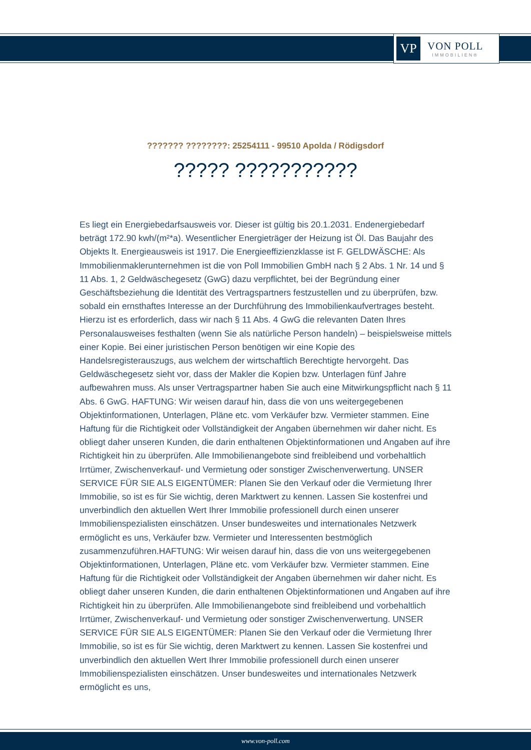VP
VON POLL
IMMOBILIEN®
??????? ????????: 25254111 - 99510 Apolda / Rödigsdorf
????? ???????????
Es liegt ein Energiebedarfsausweis vor. Dieser ist gültig bis 20.1.2031. Endenergiebedarf beträgt 172.90 kwh/(m²*a). Wesentlicher Energieträger der Heizung ist Öl. Das Baujahr des Objekts lt. Energieausweis ist 1917. Die Energieeffizienzklasse ist F. GELDWÄSCHE: Als Immobilienmaklerunternehmen ist die von Poll Immobilien GmbH nach § 2 Abs. 1 Nr. 14 und § 11 Abs. 1, 2 Geldwäschegesetz (GwG) dazu verpflichtet, bei der Begründung einer Geschäftsbeziehung die Identität des Vertragspartners festzustellen und zu überprüfen, bzw. sobald ein ernsthaftes Interesse an der Durchführung des Immobilienkaufvertrages besteht. Hierzu ist es erforderlich, dass wir nach § 11 Abs. 4 GwG die relevanten Daten Ihres Personalausweises festhalten (wenn Sie als natürliche Person handeln) – beispielsweise mittels einer Kopie. Bei einer juristischen Person benötigen wir eine Kopie des Handelsregisterauszugs, aus welchem der wirtschaftlich Berechtigte hervorgeht. Das Geldwäschegesetz sieht vor, dass der Makler die Kopien bzw. Unterlagen fünf Jahre aufbewahren muss. Als unser Vertragspartner haben Sie auch eine Mitwirkungspflicht nach § 11 Abs. 6 GwG. HAFTUNG: Wir weisen darauf hin, dass die von uns weitergegebenen Objektinformationen, Unterlagen, Pläne etc. vom Verkäufer bzw. Vermieter stammen. Eine Haftung für die Richtigkeit oder Vollständigkeit der Angaben übernehmen wir daher nicht. Es obliegt daher unseren Kunden, die darin enthaltenen Objektinformationen und Angaben auf ihre Richtigkeit hin zu überprüfen. Alle Immobilienangebote sind freibleibend und vorbehaltlich Irrtümer, Zwischenverkauf- und Vermietung oder sonstiger Zwischenverwertung. UNSER SERVICE FÜR SIE ALS EIGENTÜMER: Planen Sie den Verkauf oder die Vermietung Ihrer Immobilie, so ist es für Sie wichtig, deren Marktwert zu kennen. Lassen Sie kostenfrei und unverbindlich den aktuellen Wert Ihrer Immobilie professionell durch einen unserer Immobilienspezialisten einschätzen. Unser bundesweites und internationales Netzwerk ermöglicht es uns, Verkäufer bzw. Vermieter und Interessenten bestmöglich zusammenzuführen.HAFTUNG: Wir weisen darauf hin, dass die von uns weitergegebenen Objektinformationen, Unterlagen, Pläne etc. vom Verkäufer bzw. Vermieter stammen. Eine Haftung für die Richtigkeit oder Vollständigkeit der Angaben übernehmen wir daher nicht. Es obliegt daher unseren Kunden, die darin enthaltenen Objektinformationen und Angaben auf ihre Richtigkeit hin zu überprüfen. Alle Immobilienangebote sind freibleibend und vorbehaltlich Irrtümer, Zwischenverkauf- und Vermietung oder sonstiger Zwischenverwertung. UNSER SERVICE FÜR SIE ALS EIGENTÜMER: Planen Sie den Verkauf oder die Vermietung Ihrer Immobilie, so ist es für Sie wichtig, deren Marktwert zu kennen. Lassen Sie kostenfrei und unverbindlich den aktuellen Wert Ihrer Immobilie professionell durch einen unserer Immobilienspezialisten einschätzen. Unser bundesweites und internationales Netzwerk ermöglicht es uns,
www.von-poll.com